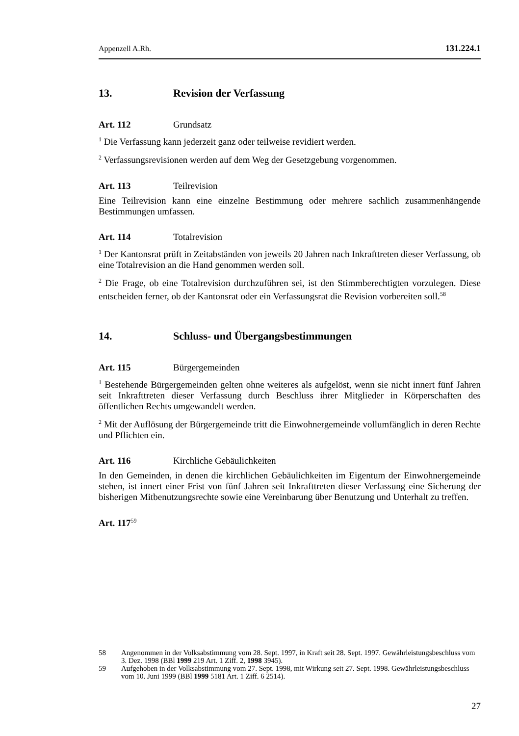Appenzell A.Rh. 131.224.1
13. Revision der Verfassung
Art. 112 Grundsatz
<sup>1</sup> Die Verfassung kann jederzeit ganz oder teilweise revidiert werden.
<sup>2</sup> Verfassungsrevisionen werden auf dem Weg der Gesetzgebung vorgenommen.
Art. 113 Teilrevision
Eine Teilrevision kann eine einzelne Bestimmung oder mehrere sachlich zusammen­hängende Bestimmungen umfassen.
Art. 114 Totalrevision
<sup>1</sup> Der Kantonsrat prüft in Zeitabständen von jeweils 20 Jahren nach Inkrafttreten die­ser Verfassung, ob eine Totalrevision an die Hand genommen werden soll.
<sup>2</sup> Die Frage, ob eine Totalrevision durchzuführen sei, ist den Stimmberechtigten vor­zulegen. Diese entscheiden ferner, ob der Kantonsrat oder ein Verfassungsrat die Revision vorbereiten soll.<sup>58</sup>
14. Schluss- und Übergangsbestimmungen
Art. 115 Bürgergemeinden
<sup>1</sup> Bestehende Bürgergemeinden gelten ohne weiteres als aufgelöst, wenn sie nicht in­nert fünf Jahren seit Inkrafttreten dieser Verfassung durch Beschluss ihrer Mitglieder in Körperschaften des öffentlichen Rechts umgewandelt werden.
<sup>2</sup> Mit der Auflösung der Bürgergemeinde tritt die Einwohnergemeinde vollumfäng­lich in deren Rechte und Pflichten ein.
Art. 116 Kirchliche Gebäulichkeiten
In den Gemeinden, in denen die kirchlichen Gebäulichkeiten im Eigentum der Ein­wohnergemeinde stehen, ist innert einer Frist von fünf Jahren seit Inkrafttreten dieser Verfassung eine Sicherung der bisherigen Mitbenutzungsrechte sowie eine Verein­barung über Benutzung und Unterhalt zu treffen.
Art. 117<sup>59</sup>
58 Angenommen in der Volksabstimmung vom 28. Sept. 1997, in Kraft seit 28. Sept. 1997. Gewährleistungsbeschluss vom 3. Dez. 1998 (BBl 1999 219 Art. 1 Ziff. 2, 1998 3945).
59 Aufgehoben in der Volksabstimmung vom 27. Sept. 1998, mit Wirkung seit 27. Sept. 1998. Gewährleistungsbeschluss vom 10. Juni 1999 (BBl 1999 5181 Art. 1 Ziff. 6 2514).
27